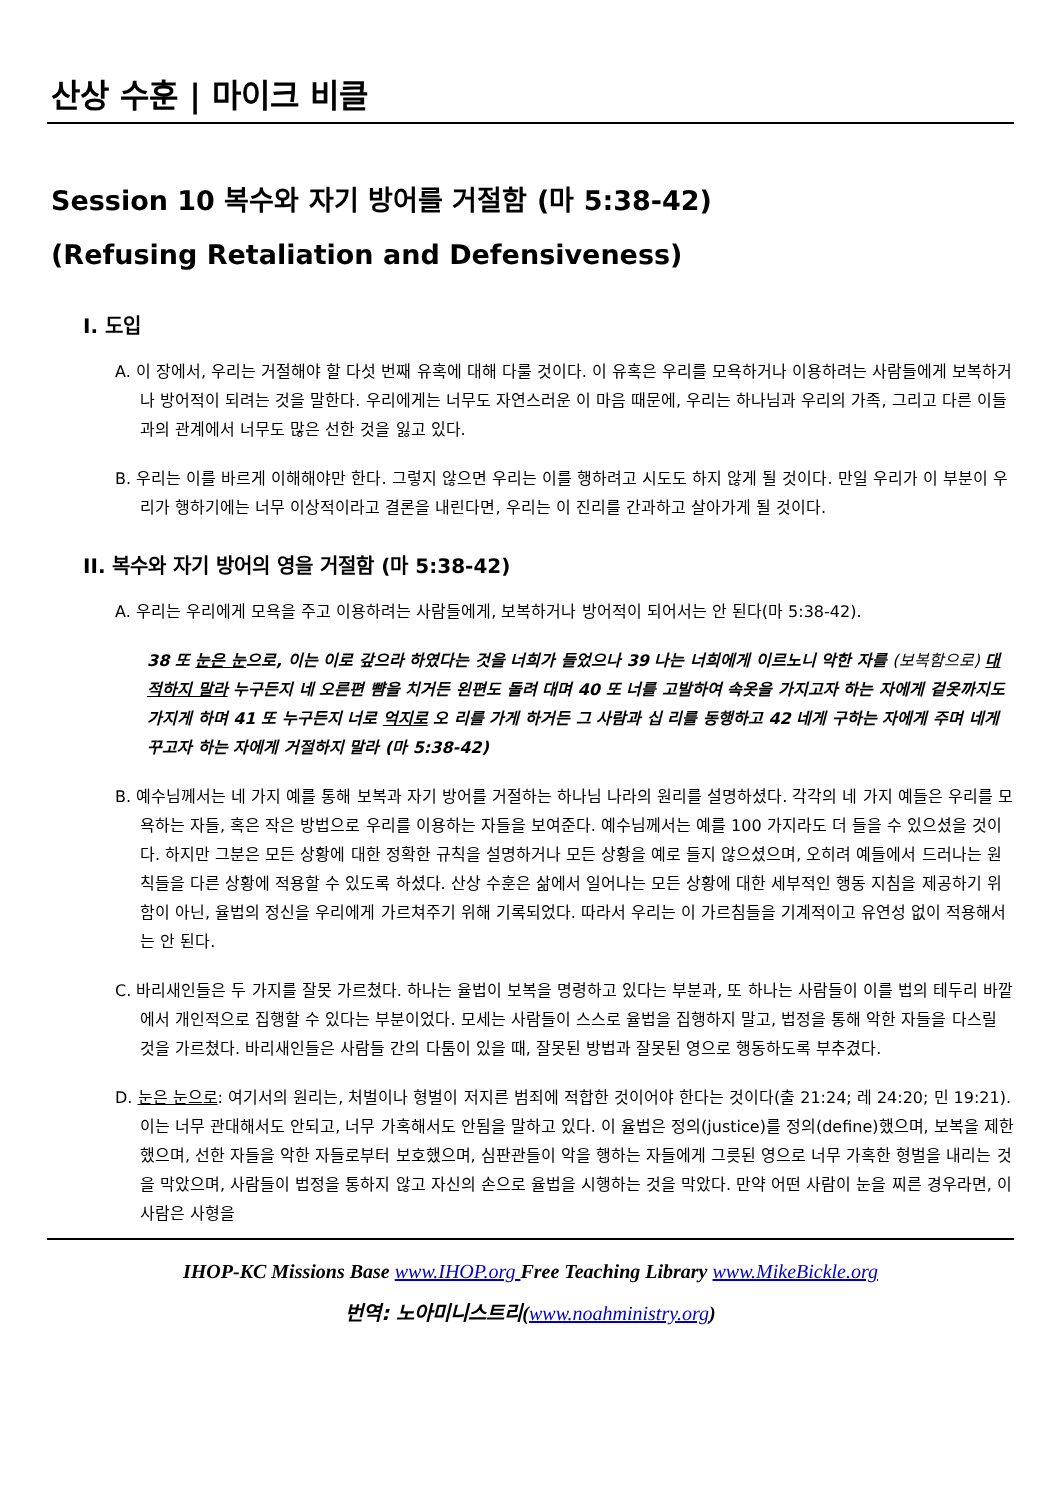산상 수훈 | 마이크 비클
Session 10 복수와 자기 방어를 거절함 (마 5:38-42)
(Refusing Retaliation and Defensiveness)
I. 도입
A. 이 장에서, 우리는 거절해야 할 다섯 번째 유혹에 대해 다룰 것이다. 이 유혹은 우리를 모욕하거나 이용하려는 사람들에게 보복하거나 방어적이 되려는 것을 말한다. 우리에게는 너무도 자연스러운 이 마음 때문에, 우리는 하나님과 우리의 가족, 그리고 다른 이들과의 관계에서 너무도 많은 선한 것을 잃고 있다.
B. 우리는 이를 바르게 이해해야만 한다. 그렇지 않으면 우리는 이를 행하려고 시도도 하지 않게 될 것이다. 만일 우리가 이 부분이 우리가 행하기에는 너무 이상적이라고 결론을 내린다면, 우리는 이 진리를 간과하고 살아가게 될 것이다.
II. 복수와 자기 방어의 영을 거절함 (마 5:38-42)
A. 우리는 우리에게 모욕을 주고 이용하려는 사람들에게, 보복하거나 방어적이 되어서는 안 된다(마 5:38-42).
38 또 눈은 눈으로, 이는 이로 갚으라 하였다는 것을 너희가 들었으나 39 나는 너희에게 이르노니 악한 자를 (보복함으로) 대적하지 말라 누구든지 네 오른편 뺨을 치거든 왼편도 돌려 대며 40 또 너를 고발하여 속옷을 가지고자 하는 자에게 겉옷까지도 가지게 하며 41 또 누구든지 너로 억지로 오 리를 가게 하거든 그 사람과 십 리를 동행하고 42 네게 구하는 자에게 주며 네게 꾸고자 하는 자에게 거절하지 말라 (마 5:38-42)
B. 예수님께서는 네 가지 예를 통해 보복과 자기 방어를 거절하는 하나님 나라의 원리를 설명하셨다. 각각의 네 가지 예들은 우리를 모욕하는 자들, 혹은 작은 방법으로 우리를 이용하는 자들을 보여준다. 예수님께서는 예를 100 가지라도 더 들을 수 있으셨을 것이다. 하지만 그분은 모든 상황에 대한 정확한 규칙을 설명하거나 모든 상황을 예로 들지 않으셨으며, 오히려 예들에서 드러나는 원칙들을 다른 상황에 적용할 수 있도록 하셨다. 산상 수훈은 삶에서 일어나는 모든 상황에 대한 세부적인 행동 지침을 제공하기 위함이 아닌, 율법의 정신을 우리에게 가르쳐주기 위해 기록되었다. 따라서 우리는 이 가르침들을 기계적이고 유연성 없이 적용해서는 안 된다.
C. 바리새인들은 두 가지를 잘못 가르쳤다. 하나는 율법이 보복을 명령하고 있다는 부분과, 또 하나는 사람들이 이를 법의 테두리 바깥에서 개인적으로 집행할 수 있다는 부분이었다. 모세는 사람들이 스스로 율법을 집행하지 말고, 법정을 통해 악한 자들을 다스릴 것을 가르쳤다. 바리새인들은 사람들 간의 다툼이 있을 때, 잘못된 방법과 잘못된 영으로 행동하도록 부추겼다.
D. 눈은 눈으로: 여기서의 원리는, 처벌이나 형벌이 저지른 범죄에 적합한 것이어야 한다는 것이다(출 21:24; 레 24:20; 민 19:21). 이는 너무 관대해서도 안되고, 너무 가혹해서도 안됨을 말하고 있다. 이 율법은 정의(justice)를 정의(define)했으며, 보복을 제한했으며, 선한 자들을 악한 자들로부터 보호했으며, 심판관들이 악을 행하는 자들에게 그릇된 영으로 너무 가혹한 형벌을 내리는 것을 막았으며, 사람들이 법정을 통하지 않고 자신의 손으로 율법을 시행하는 것을 막았다. 만약 어떤 사람이 눈을 찌른 경우라면, 이 사람은 사형을
IHOP-KC Missions Base www.IHOP.org Free Teaching Library www.MikeBickle.org
번역: 노아미니스트리(www.noahministry.org)